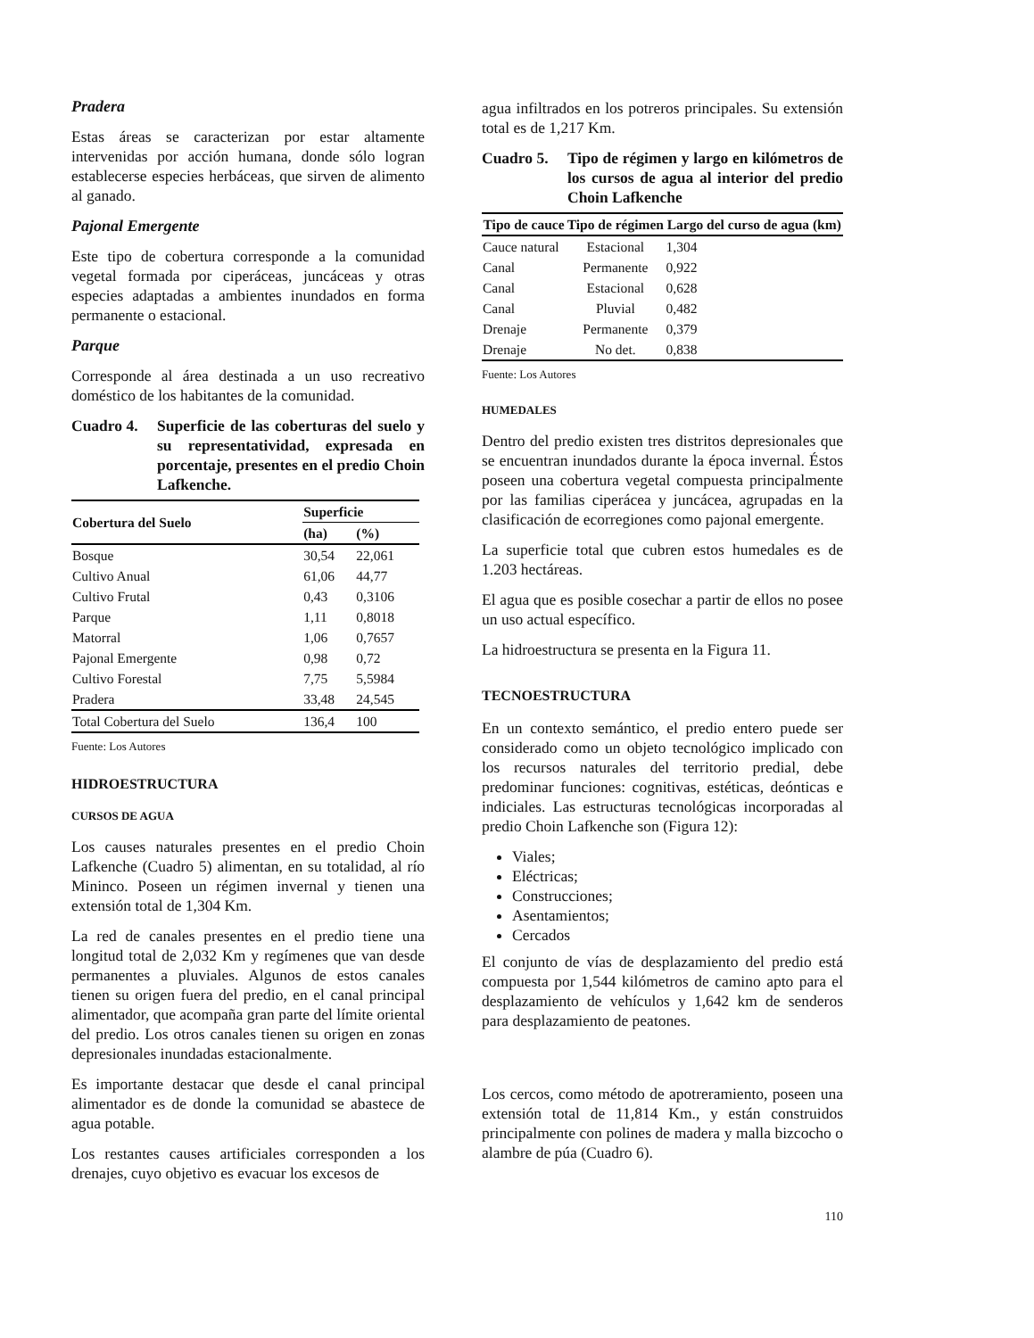Pradera
Estas áreas se caracterizan por estar altamente intervenidas por acción humana, donde sólo logran establecerse especies herbáceas, que sirven de alimento al ganado.
Pajonal Emergente
Este tipo de cobertura corresponde a la comunidad vegetal formada por ciperáceas, juncáceas y otras especies adaptadas a ambientes inundados en forma permanente o estacional.
Parque
Corresponde al área destinada a un uso recreativo doméstico de los habitantes de la comunidad.
Cuadro 4. Superficie de las coberturas del suelo y su representatividad, expresada en porcentaje, presentes en el predio Choin Lafkenche.
| Cobertura del Suelo | Superficie | |
| --- | --- | --- |
| | (ha) | (%) |
| Bosque | 30,54 | 22,061 |
| Cultivo Anual | 61,06 | 44,77 |
| Cultivo Frutal | 0,43 | 0,3106 |
| Parque | 1,11 | 0,8018 |
| Matorral | 1,06 | 0,7657 |
| Pajonal Emergente | 0,98 | 0,72 |
| Cultivo Forestal | 7,75 | 5,5984 |
| Pradera | 33,48 | 24,545 |
| Total Cobertura del Suelo | 136,4 | 100 |
Fuente: Los Autores
HIDROESTRUCTURA
CURSOS DE AGUA
Los causes naturales presentes en el predio Choin Lafkenche (Cuadro 5) alimentan, en su totalidad, al río Mininco. Poseen un régimen invernal y tienen una extensión total de 1,304 Km.
La red de canales presentes en el predio tiene una longitud total de 2,032 Km y regímenes que van desde permanentes a pluviales. Algunos de estos canales tienen su origen fuera del predio, en el canal principal alimentador, que acompaña gran parte del límite oriental del predio. Los otros canales tienen su origen en zonas depresionales inundadas estacionalmente.
Es importante destacar que desde el canal principal alimentador es de donde la comunidad se abastece de agua potable.
Los restantes causes artificiales corresponden a los drenajes, cuyo objetivo es evacuar los excesos de
agua infiltrados en los potreros principales. Su extensión total es de 1,217 Km.
Cuadro 5. Tipo de régimen y largo en kilómetros de los cursos de agua al interior del predio Choin Lafkenche
| Tipo de cauce | Tipo de régimen | Largo del curso de agua (km) |
| --- | --- | --- |
| Cauce natural | Estacional | 1,304 |
| Canal | Permanente | 0,922 |
| Canal | Estacional | 0,628 |
| Canal | Pluvial | 0,482 |
| Drenaje | Permanente | 0,379 |
| Drenaje | No det. | 0,838 |
Fuente: Los Autores
HUMEDALES
Dentro del predio existen tres distritos depresionales que se encuentran inundados durante la época invernal. Éstos poseen una cobertura vegetal compuesta principalmente por las familias ciperácea y juncácea, agrupadas en la clasificación de ecorregiones como pajonal emergente.
La superficie total que cubren estos humedales es de 1.203 hectáreas.
El agua que es posible cosechar a partir de ellos no posee un uso actual específico.
La hidroestructura se presenta en la Figura 11.
TECNOESTRUCTURA
En un contexto semántico, el predio entero puede ser considerado como un objeto tecnológico implicado con los recursos naturales del territorio predial, debe predominar funciones: cognitivas, estéticas, deónticas e indiciales. Las estructuras tecnológicas incorporadas al predio Choin Lafkenche son (Figura 12):
Viales;
Eléctricas;
Construcciones;
Asentamientos;
Cercados
El conjunto de vías de desplazamiento del predio está compuesta por 1,544 kilómetros de camino apto para el desplazamiento de vehículos y 1,642 km de senderos para desplazamiento de peatones.
Los cercos, como método de apotreramiento, poseen una extensión total de 11,814 Km., y están construidos principalmente con polines de madera y malla bizcocho o alambre de púa (Cuadro 6).
110